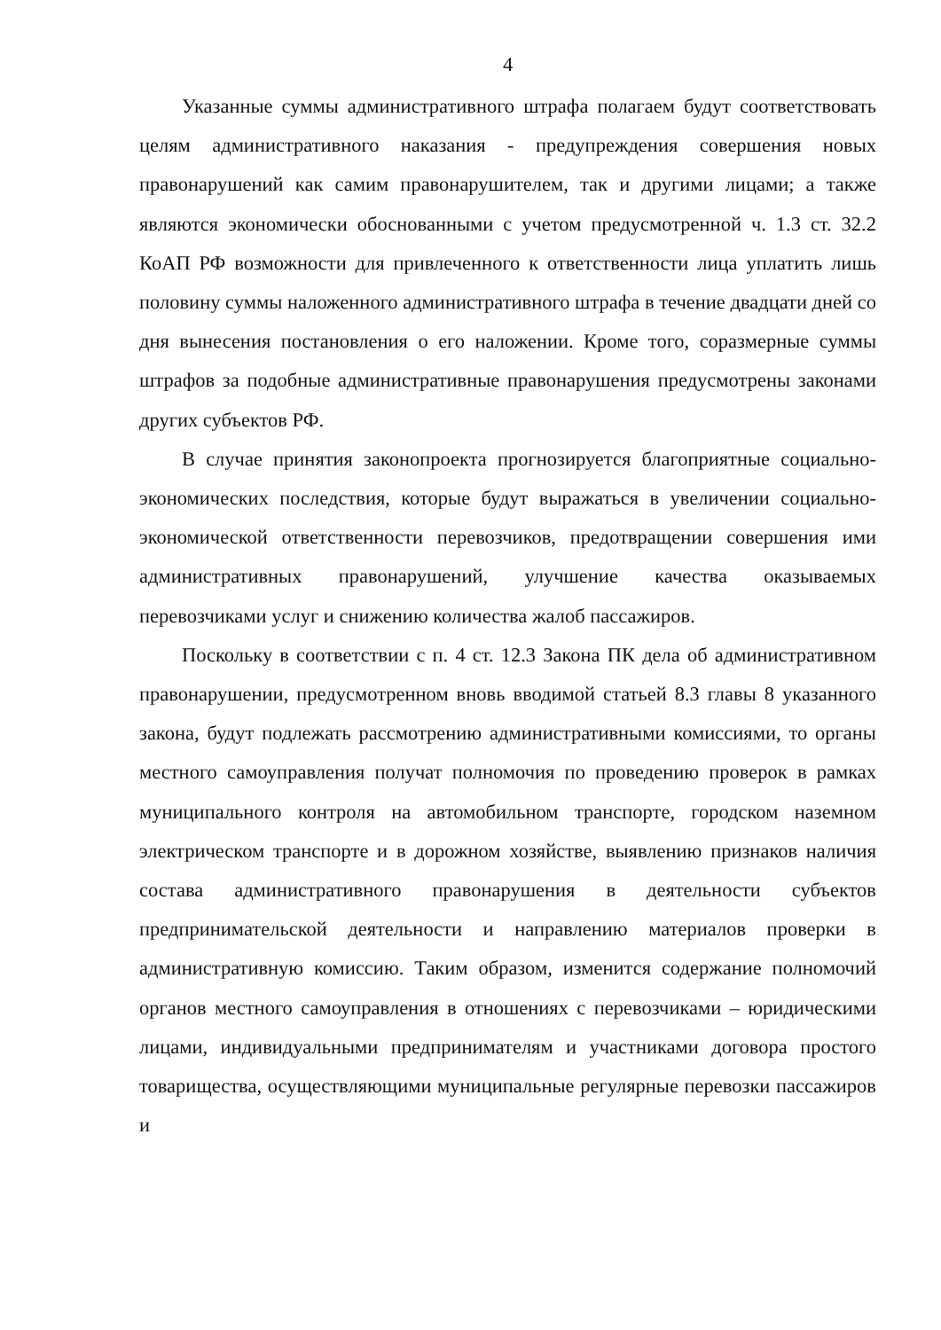4
Указанные суммы административного штрафа полагаем будут соответствовать целям административного наказания - предупреждения совершения новых правонарушений как самим правонарушителем, так и другими лицами; а также являются экономически обоснованными с учетом предусмотренной ч. 1.3 ст. 32.2 КоАП РФ возможности для привлеченного к ответственности лица уплатить лишь половину суммы наложенного административного штрафа в течение двадцати дней со дня вынесения постановления о его наложении. Кроме того, соразмерные суммы штрафов за подобные административные правонарушения предусмотрены законами других субъектов РФ.
В случае принятия законопроекта прогнозируется благоприятные социально-экономических последствия, которые будут выражаться в увеличении социально-экономической ответственности перевозчиков, предотвращении совершения ими административных правонарушений, улучшение качества оказываемых перевозчиками услуг и снижению количества жалоб пассажиров.
Поскольку в соответствии с п. 4 ст. 12.3 Закона ПК дела об административном правонарушении, предусмотренном вновь вводимой статьей 8.3 главы 8 указанного закона, будут подлежать рассмотрению административными комиссиями, то органы местного самоуправления получат полномочия по проведению проверок в рамках муниципального контроля на автомобильном транспорте, городском наземном электрическом транспорте и в дорожном хозяйстве, выявлению признаков наличия состава административного правонарушения в деятельности субъектов предпринимательской деятельности и направлению материалов проверки в административную комиссию. Таким образом, изменится содержание полномочий органов местного самоуправления в отношениях с перевозчиками – юридическими лицами, индивидуальными предпринимателям и участниками договора простого товарищества, осуществляющими муниципальные регулярные перевозки пассажиров и